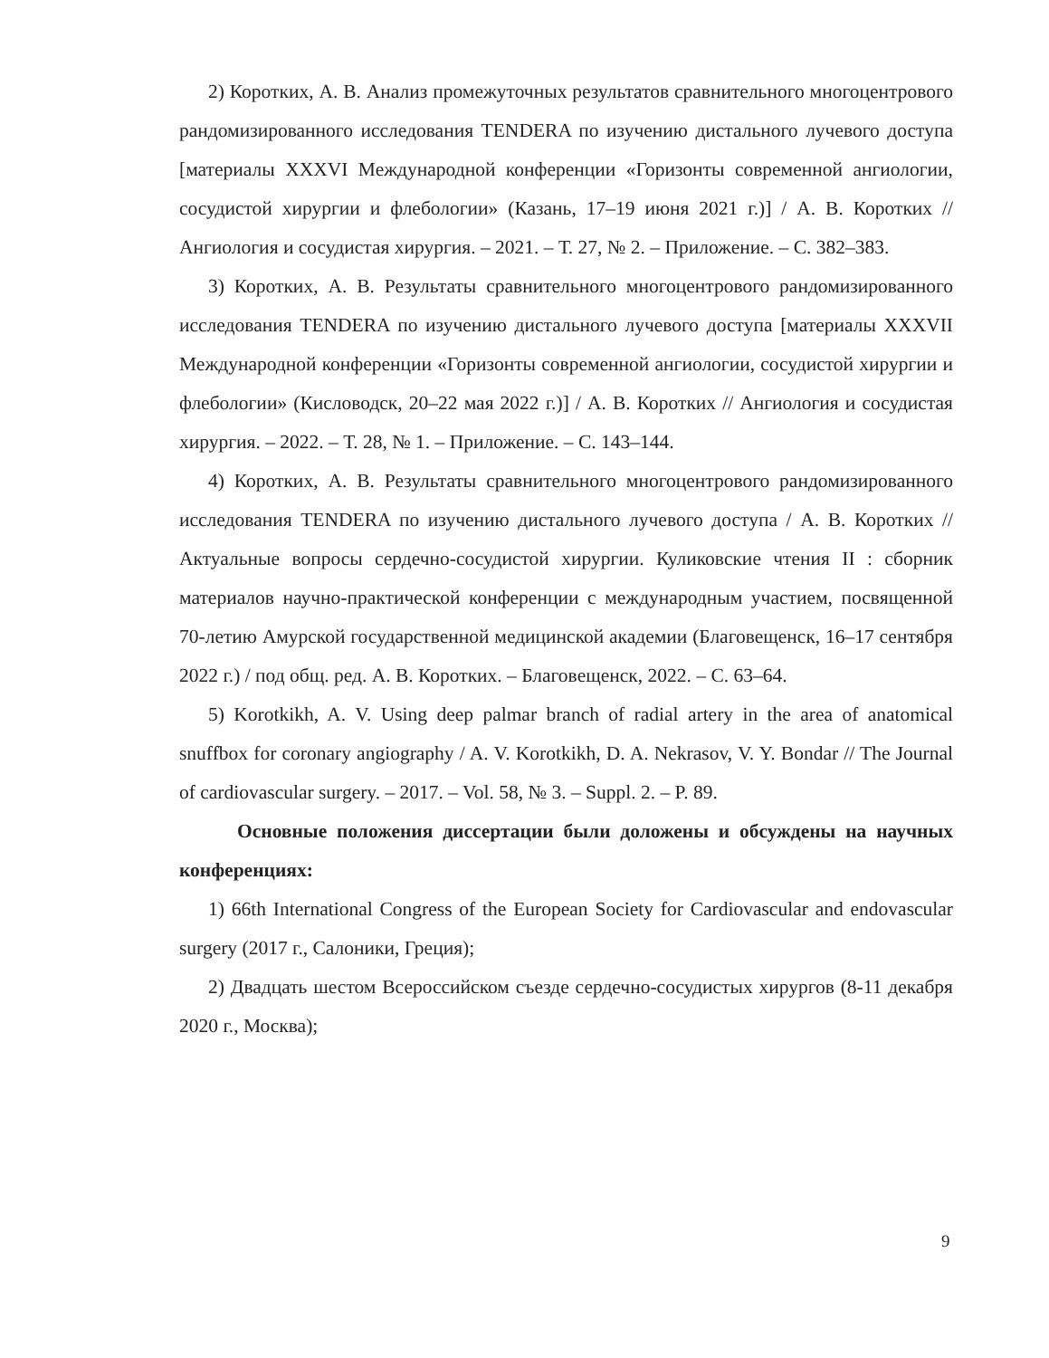2) Коротких, А. В. Анализ промежуточных результатов сравнительного многоцентрового рандомизированного исследования TENDERA по изучению дистального лучевого доступа [материалы XXXVI Международной конференции «Горизонты современной ангиологии, сосудистой хирургии и флебологии» (Казань, 17–19 июня 2021 г.)] / А. В. Коротких // Ангиология и сосудистая хирургия. – 2021. – Т. 27, № 2. – Приложение. – С. 382–383.
3) Коротких, А. В. Результаты сравнительного многоцентрового рандомизированного исследования TENDERA по изучению дистального лучевого доступа [материалы XXXVII Международной конференции «Горизонты современной ангиологии, сосудистой хирургии и флебологии» (Кисловодск, 20–22 мая 2022 г.)] / А. В. Коротких // Ангиология и сосудистая хирургия. – 2022. – Т. 28, № 1. – Приложение. – С. 143–144.
4) Коротких, А. В. Результаты сравнительного многоцентрового рандомизированного исследования TENDERA по изучению дистального лучевого доступа / А. В. Коротких // Актуальные вопросы сердечно-сосудистой хирургии. Куликовские чтения II : сборник материалов научно-практической конференции с международным участием, посвященной 70-летию Амурской государственной медицинской академии (Благовещенск, 16–17 сентября 2022 г.) / под общ. ред. А. В. Коротких. – Благовещенск, 2022. – С. 63–64.
5) Korotkikh, A. V. Using deep palmar branch of radial artery in the area of anatomical snuffbox for coronary angiography / A. V. Korotkikh, D. A. Nekrasov, V. Y. Bondar // The Journal of cardiovascular surgery. – 2017. – Vol. 58, № 3. – Suppl. 2. – P. 89.
Основные положения диссертации были доложены и обсуждены на научных конференциях:
1) 66th International Congress of the European Society for Cardiovascular and endovascular surgery (2017 г., Салоники, Греция);
2) Двадцать шестом Всероссийском съезде сердечно-сосудистых хирургов (8-11 декабря 2020 г., Москва);
9